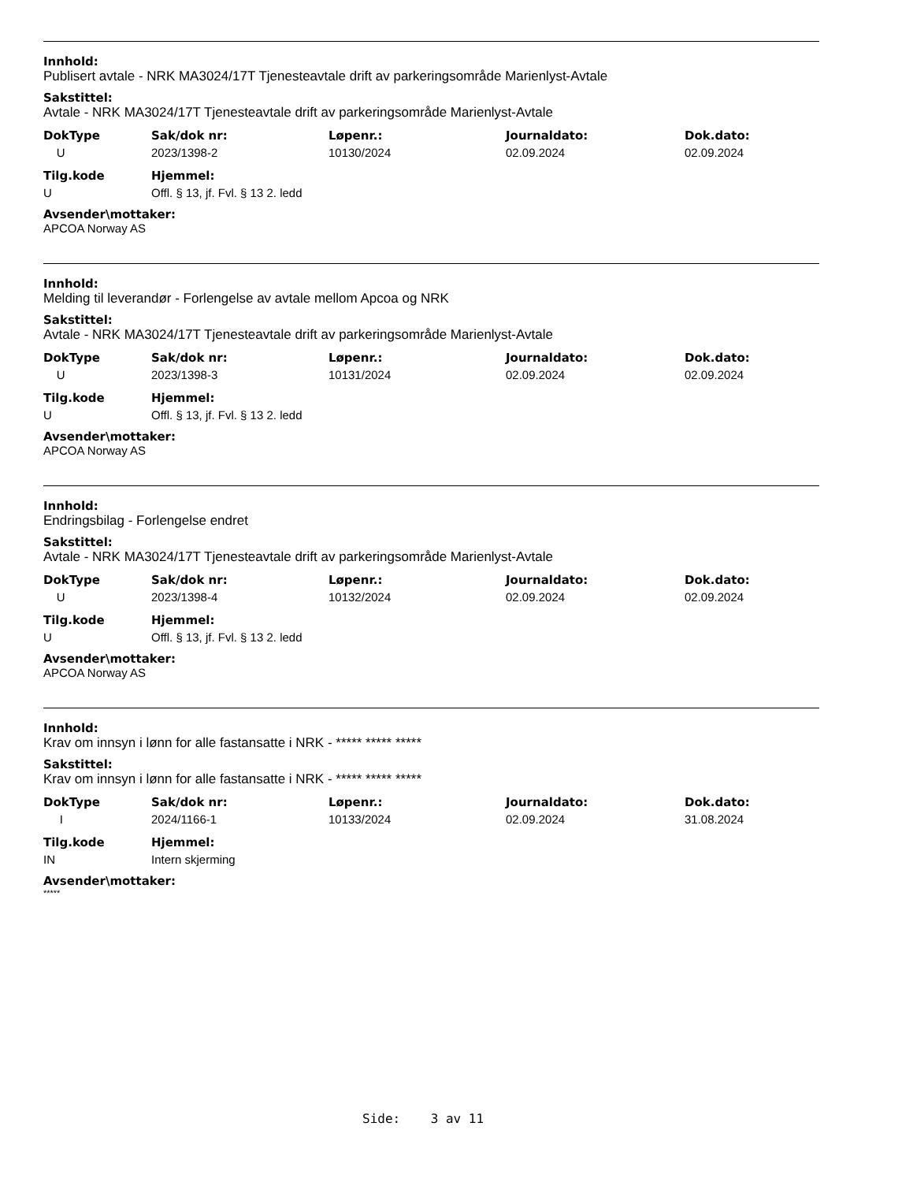Innhold:
Publisert avtale - NRK MA3024/17T Tjenesteavtale drift av parkeringsområde Marienlyst-Avtale
Sakstittel:
Avtale - NRK MA3024/17T Tjenesteavtale drift av parkeringsområde Marienlyst-Avtale
| DokType | Sak/dok nr: | Løpenr.: | Journaldato: | Dok.dato: |
| --- | --- | --- | --- | --- |
| U | 2023/1398-2 | 10130/2024 | 02.09.2024 | 02.09.2024 |
| Tilg.kode | Hjemmel: |
| --- | --- |
| U | Offl. § 13, jf. Fvl. § 13 2. ledd |
Avsender\mottaker:
APCOA Norway AS
Innhold:
Melding til leverandør - Forlengelse av avtale mellom Apcoa og NRK
Sakstittel:
Avtale - NRK MA3024/17T Tjenesteavtale drift av parkeringsområde Marienlyst-Avtale
| DokType | Sak/dok nr: | Løpenr.: | Journaldato: | Dok.dato: |
| --- | --- | --- | --- | --- |
| U | 2023/1398-3 | 10131/2024 | 02.09.2024 | 02.09.2024 |
| Tilg.kode | Hjemmel: |
| --- | --- |
| U | Offl. § 13, jf. Fvl. § 13 2. ledd |
Avsender\mottaker:
APCOA Norway AS
Innhold:
Endringsbilag - Forlengelse endret
Sakstittel:
Avtale - NRK MA3024/17T Tjenesteavtale drift av parkeringsområde Marienlyst-Avtale
| DokType | Sak/dok nr: | Løpenr.: | Journaldato: | Dok.dato: |
| --- | --- | --- | --- | --- |
| U | 2023/1398-4 | 10132/2024 | 02.09.2024 | 02.09.2024 |
| Tilg.kode | Hjemmel: |
| --- | --- |
| U | Offl. § 13, jf. Fvl. § 13 2. ledd |
Avsender\mottaker:
APCOA Norway AS
Innhold:
Krav om innsyn i lønn for alle fastansatte i NRK - ***** ***** *****
Sakstittel:
Krav om innsyn i lønn for alle fastansatte i NRK - ***** ***** *****
| DokType | Sak/dok nr: | Løpenr.: | Journaldato: | Dok.dato: |
| --- | --- | --- | --- | --- |
| I | 2024/1166-1 | 10133/2024 | 02.09.2024 | 31.08.2024 |
| Tilg.kode | Hjemmel: |
| --- | --- |
| IN | Intern skjerming |
Avsender\mottaker:
*****
Side: 3 av 11